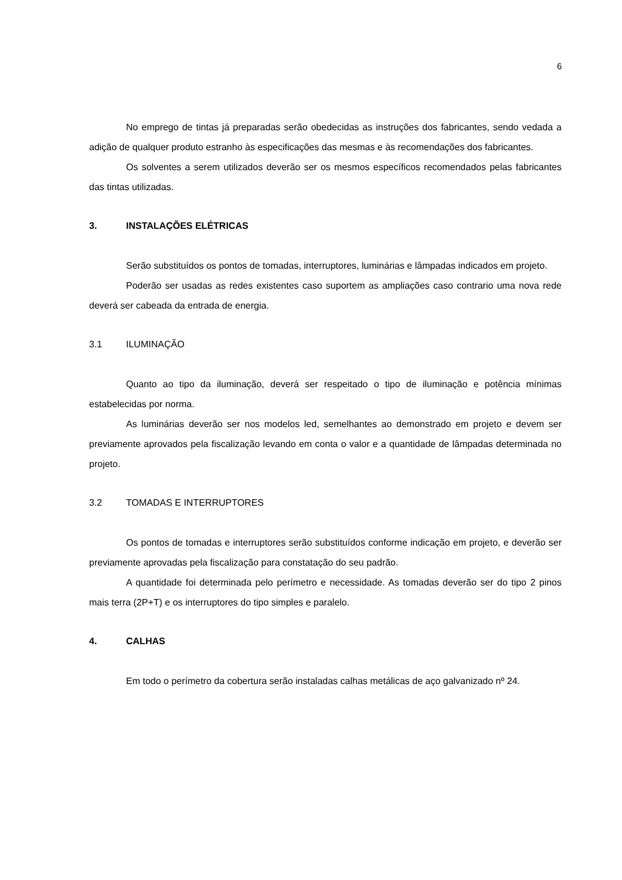6
No emprego de tintas já preparadas serão obedecidas as instruções dos fabricantes, sendo vedada a adição de qualquer produto estranho às especificações das mesmas e às recomendações dos fabricantes.
Os solventes a serem utilizados deverão ser os mesmos específicos recomendados pelas fabricantes das tintas utilizadas.
3. INSTALAÇÕES ELÉTRICAS
Serão substituídos os pontos de tomadas, interruptores, luminárias e lâmpadas indicados em projeto.
Poderão ser usadas as redes existentes caso suportem as ampliações caso contrario uma nova rede deverá ser cabeada da entrada de energia.
3.1 ILUMINAÇÃO
Quanto ao tipo da iluminação, deverá ser respeitado o tipo de iluminação e potência mínimas estabelecidas por norma.
As luminárias deverão ser nos modelos led, semelhantes ao demonstrado em projeto e devem ser previamente aprovados pela fiscalização levando em conta o valor e a quantidade de lâmpadas determinada no projeto.
3.2 TOMADAS E INTERRUPTORES
Os pontos de tomadas e interruptores serão substituídos conforme indicação em projeto, e deverão ser previamente aprovadas pela fiscalização para constatação do seu padrão.
A quantidade foi determinada pelo perímetro e necessidade. As tomadas deverão ser do tipo 2 pinos mais terra (2P+T) e os interruptores do tipo simples e paralelo.
4. CALHAS
Em todo o perímetro da cobertura serão instaladas calhas metálicas de aço galvanizado nº 24.